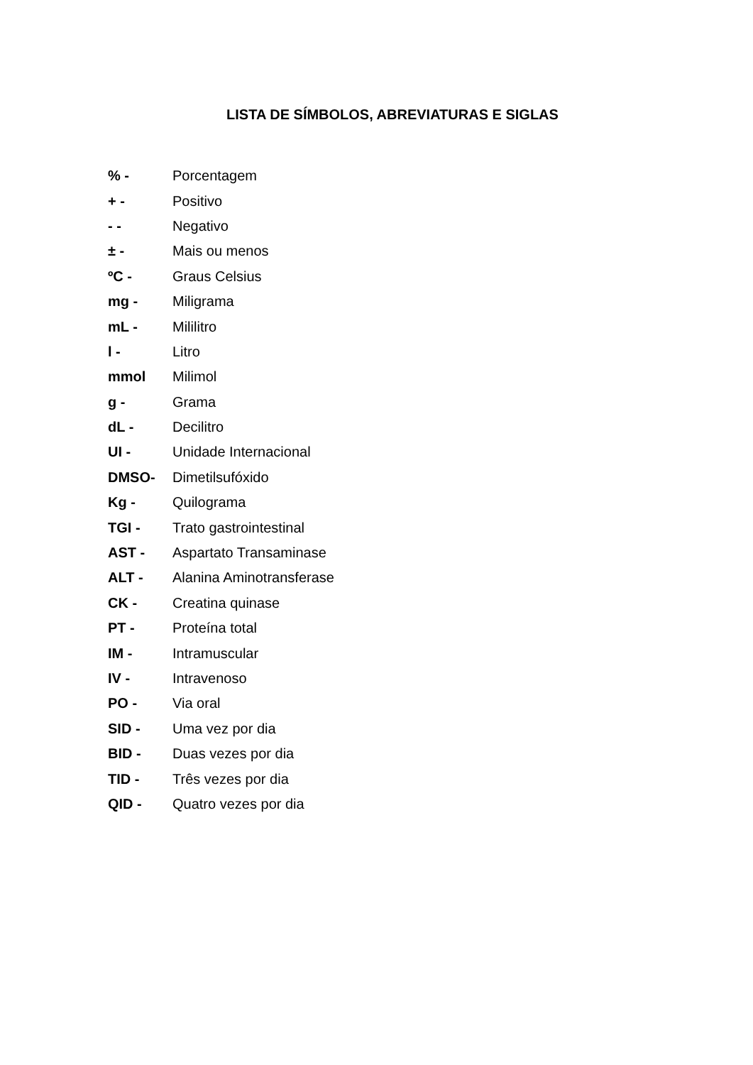LISTA DE SÍMBOLOS, ABREVIATURAS E SIGLAS
% - Porcentagem
+ - Positivo
- - Negativo
± - Mais ou menos
ºC - Graus Celsius
mg - Miligrama
mL - Mililitro
l - Litro
mmol Milimol
g - Grama
dL - Decilitro
UI - Unidade Internacional
DMSO- Dimetilsufóxido
Kg - Quilograma
TGI - Trato gastrointestinal
AST - Aspartato Transaminase
ALT - Alanina Aminotransferase
CK - Creatina quinase
PT - Proteína total
IM - Intramuscular
IV - Intravenoso
PO - Via oral
SID - Uma vez por dia
BID - Duas vezes por dia
TID - Três vezes por dia
QID - Quatro vezes por dia